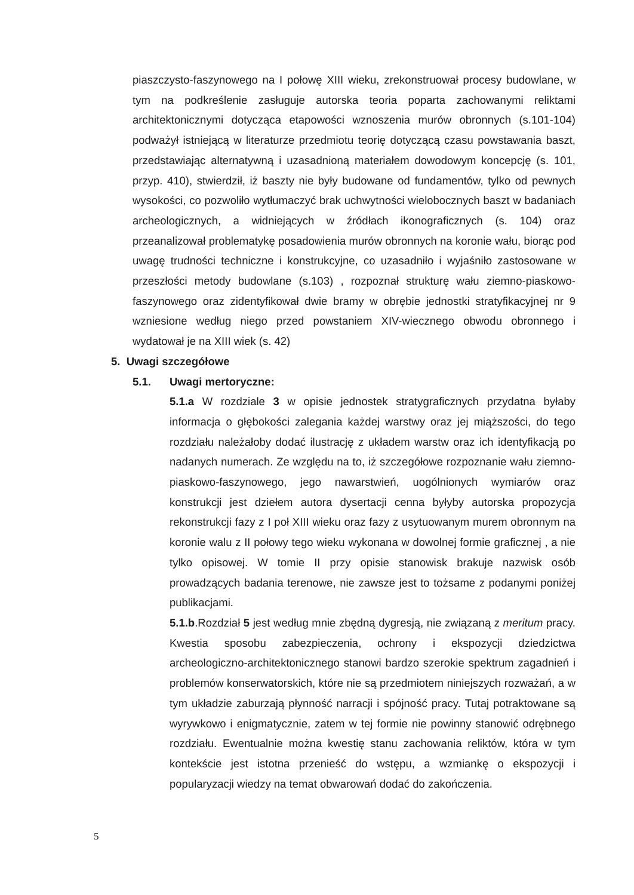piaszczysto-faszynowego na I połowę XIII wieku, zrekonstruował procesy budowlane, w tym na podkreślenie zasługuje autorska teoria poparta zachowanymi reliktami architektonicznymi dotycząca etapowości wznoszenia murów obronnych (s.101-104) podważył istniejącą w literaturze przedmiotu teorię dotyczącą czasu powstawania baszt, przedstawiając alternatywną i uzasadnioną materiałem dowodowym koncepcję (s. 101, przyp. 410), stwierdził, iż baszty nie były budowane od fundamentów, tylko od pewnych wysokości, co pozwoliło wytłumaczyć brak uchwytności wielobocznych baszt w badaniach archeologicznych, a widniejących w źródłach ikonograficznych (s. 104) oraz przeanalizował problematykę posadowienia murów obronnych na koronie wału, biorąc pod uwagę trudności techniczne i konstrukcyjne, co uzasadniło i wyjaśniło zastosowane w przeszłości metody budowlane (s.103) , rozpoznał strukturę wału ziemno-piaskowo-faszynowego oraz zidentyfikował dwie bramy w obrębie jednostki stratyfikacyjnej nr 9 wzniesione według niego przed powstaniem XIV-wiecznego obwodu obronnego i wydatował je na XIII wiek (s. 42)
5. Uwagi szczegółowe
5.1. Uwagi mertoryczne:
5.1.a W rozdziale 3 w opisie jednostek stratygraficznych przydatna byłaby informacja o głębokości zalegania każdej warstwy oraz jej miąższości, do tego rozdziału należałoby dodać ilustrację z układem warstw oraz ich identyfikacją po nadanych numerach. Ze względu na to, iż szczegółowe rozpoznanie wału ziemno-piaskowo-faszynowego, jego nawarstwień, uogólnionych wymiarów oraz konstrukcji jest dziełem autora dysertacji cenna byłyby autorska propozycja rekonstrukcji fazy z I poł XIII wieku oraz fazy z usytuowanym murem obronnym na koronie walu z II połowy tego wieku wykonana w dowolnej formie graficznej , a nie tylko opisowej. W tomie II przy opisie stanowisk brakuje nazwisk osób prowadzących badania terenowe, nie zawsze jest to tożsame z podanymi poniżej publikacjami.
5.1.b.Rozdział 5 jest według mnie zbędną dygresją, nie związaną z meritum pracy. Kwestia sposobu zabezpieczenia, ochrony i ekspozycji dziedzictwa archeologiczno-architektonicznego stanowi bardzo szerokie spektrum zagadnień i problemów konserwatorskich, które nie są przedmiotem niniejszych rozważań, a w tym układzie zaburzają płynność narracji i spójność pracy. Tutaj potraktowane są wyrywkowo i enigmatycznie, zatem w tej formie nie powinny stanowić odrębnego rozdziału. Ewentualnie można kwestię stanu zachowania reliktów, która w tym kontekście jest istotna przenieść do wstępu, a wzmiankę o ekspozycji i popularyzacji wiedzy na temat obwarowań dodać do zakończenia.
5